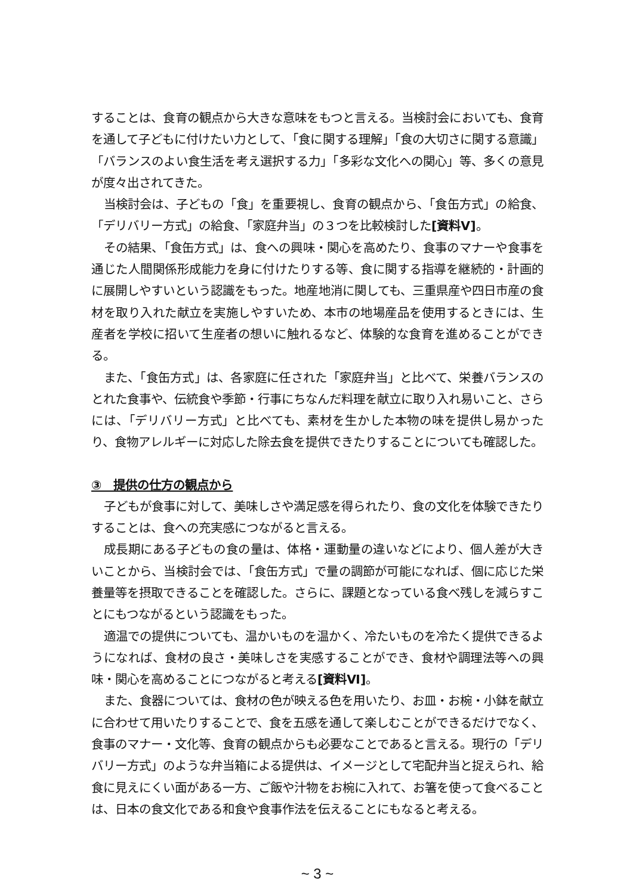することは、食育の観点から大きな意味をもつと言える。当検討会においても、食育を通して子どもに付けたい力として、「食に関する理解」「食の大切さに関する意識」「バランスのよい食生活を考え選択する力」「多彩な文化への関心」等、多くの意見が度々出されてきた。
当検討会は、子どもの「食」を重要視し、食育の観点から、「食缶方式」の給食、「デリバリー方式」の給食、「家庭弁当」の３つを比較検討した[資料Ⅴ]。
その結果、「食缶方式」は、食への興味・関心を高めたり、食事のマナーや食事を通じた人間関係形成能力を身に付けたりする等、食に関する指導を継続的・計画的に展開しやすいという認識をもった。地産地消に関しても、三重県産や四日市産の食材を取り入れた献立を実施しやすいため、本市の地場産品を使用するときには、生産者を学校に招いて生産者の想いに触れるなど、体験的な食育を進めることができる。
また、「食缶方式」は、各家庭に任された「家庭弁当」と比べて、栄養バランスのとれた食事や、伝統食や季節・行事にちなんだ料理を献立に取り入れ易いこと、さらには、「デリバリー方式」と比べても、素材を生かした本物の味を提供し易かったり、食物アレルギーに対応した除去食を提供できたりすることについても確認した。
③　提供の仕方の観点から
子どもが食事に対して、美味しさや満足感を得られたり、食の文化を体験できたりすることは、食への充実感につながると言える。
成長期にある子どもの食の量は、体格・運動量の違いなどにより、個人差が大きいことから、当検討会では、「食缶方式」で量の調節が可能になれば、個に応じた栄養量等を摂取できることを確認した。さらに、課題となっている食べ残しを減らすことにもつながるという認識をもった。
適温での提供についても、温かいものを温かく、冷たいものを冷たく提供できるようになれば、食材の良さ・美味しさを実感することができ、食材や調理法等への興味・関心を高めることにつながると考える[資料Ⅵ]。
また、食器については、食材の色が映える色を用いたり、お皿・お椀・小鉢を献立に合わせて用いたりすることで、食を五感を通して楽しむことができるだけでなく、食事のマナー・文化等、食育の観点からも必要なことであると言える。現行の「デリバリー方式」のような弁当箱による提供は、イメージとして宅配弁当と捉えられ、給食に見えにくい面がある一方、ご飯や汁物をお椀に入れて、お箸を使って食べることは、日本の食文化である和食や食事作法を伝えることにもなると考える。
~ 3 ~